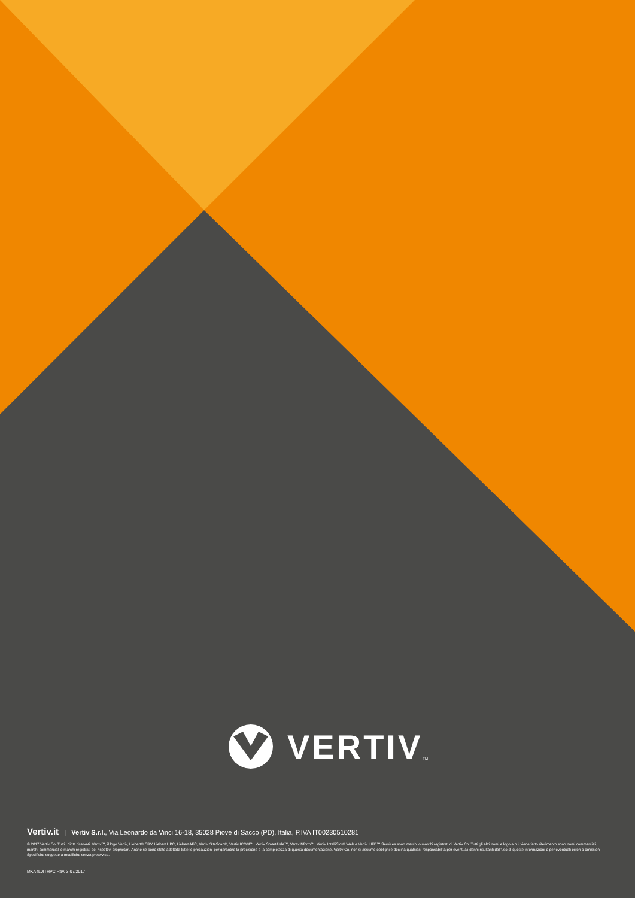VERTIV TM
Vertiv.it | Vertiv S.r.l., Via Leonardo da Vinci 16-18, 35028 Piove di Sacco (PD), Italia, P.IVA IT00230510281
© 2017 Vertiv Co. Tutti i diritti riservati. Vertiv™, il logo Vertiv, Liebert® CRV, Liebert HPC, Liebert AFC, Vertiv SiteScan®, Vertiv ICOM™, Vertiv SmartAisle™, Vertiv Nform™, Vertiv IntelliSlot® Web e Vertiv LIFE™ Services sono marchi o marchi registrati di Vertiv Co. Tutti gli altri nomi e logo a cui viene fatto riferimento sono nomi commerciali, marchi commerciali o marchi registrati dei rispettivi proprietari. Anche se sono state adottate tutte le precauzioni per garantire la precisione e la completezza di questa documentazione, Vertiv Co. non si assume obblighi e declina qualsiasi responsabilità per eventuali danni risultanti dall'uso di queste informazioni o per eventuali errori o omissioni. Specifiche soggette a modifiche senza preavviso.
MKA4L0ITHPC Rev. 3-07/2017